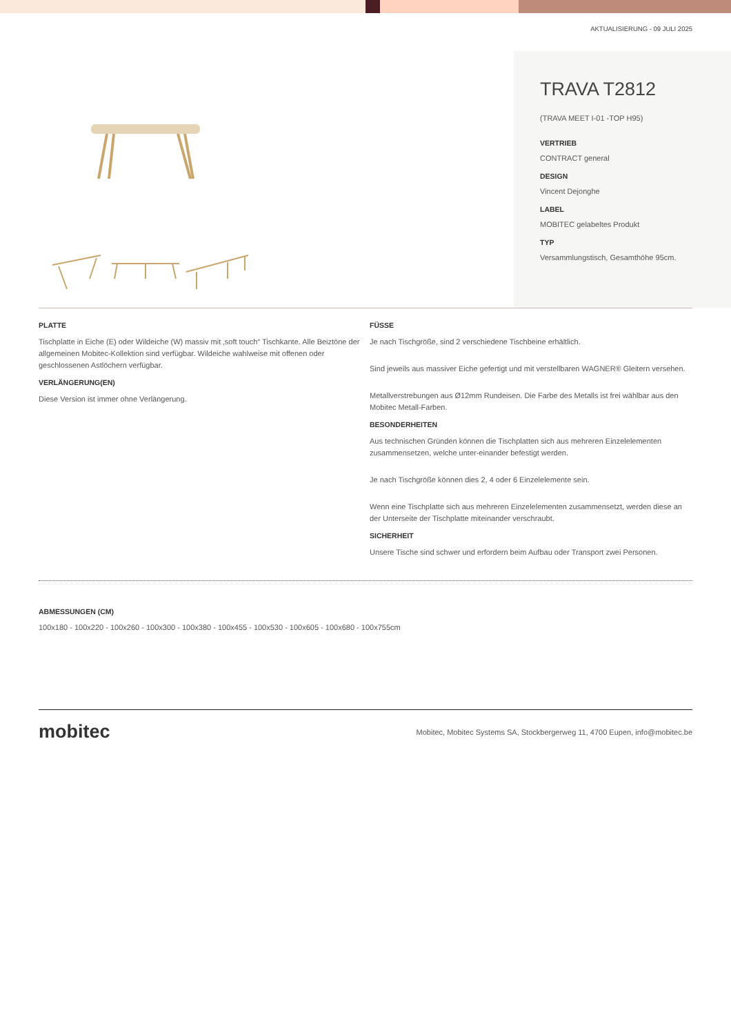AKTUALISIERUNG - 09 JULI 2025
TRAVA T2812
(TRAVA MEET I-01 -TOP H95)
VERTRIEB
CONTRACT general
DESIGN
Vincent Dejonghe
LABEL
MOBITEC gelabeltes Produkt
TYP
Versammlungstisch, Gesamthöhe 95cm.
PLATTE
Tischplatte in Eiche (E) oder Wildeiche (W) massiv mit ‚soft touch“ Tischkante. Alle Beiztöne der allgemeinen Mobitec-Kollektion sind verfügbar. Wildeiche wahlweise mit offenen oder geschlossenen Astlöchern verfügbar.
VERLÄNGERUNG(EN)
Diese Version ist immer ohne Verlängerung.
FÜSSE
Je nach Tischgröße, sind 2 verschiedene Tischbeine erhältlich.
Sind jeweils aus massiver Eiche gefertigt und mit verstellbaren WAGNER® Gleitern versehen.
Metallverstrebungen aus Ø12mm Rundeisen. Die Farbe des Metalls ist frei wählbar aus den Mobitec Metall-Farben.
BESONDERHEITEN
Aus technischen Gründen können die Tischplatten sich aus mehreren Einzelelementen zusammensetzen, welche unter-einander befestigt werden.
Je nach Tischgröße können dies 2, 4 oder 6 Einzelelemente sein.
Wenn eine Tischplatte sich aus mehreren Einzelelementen zusammensetzt, werden diese an der Unterseite der Tischplatte miteinander verschraubt.
SICHERHEIT
Unsere Tische sind schwer und erfordern beim Aufbau oder Transport zwei Personen.
ABMESSUNGEN (CM)
100x180 - 100x220 - 100x260 - 100x300 - 100x380 - 100x455 - 100x530 - 100x605 - 100x680 - 100x755cm
mobitec
Mobitec, Mobitec Systems SA, Stockbergerweg 11, 4700 Eupen, info@mobitec.be